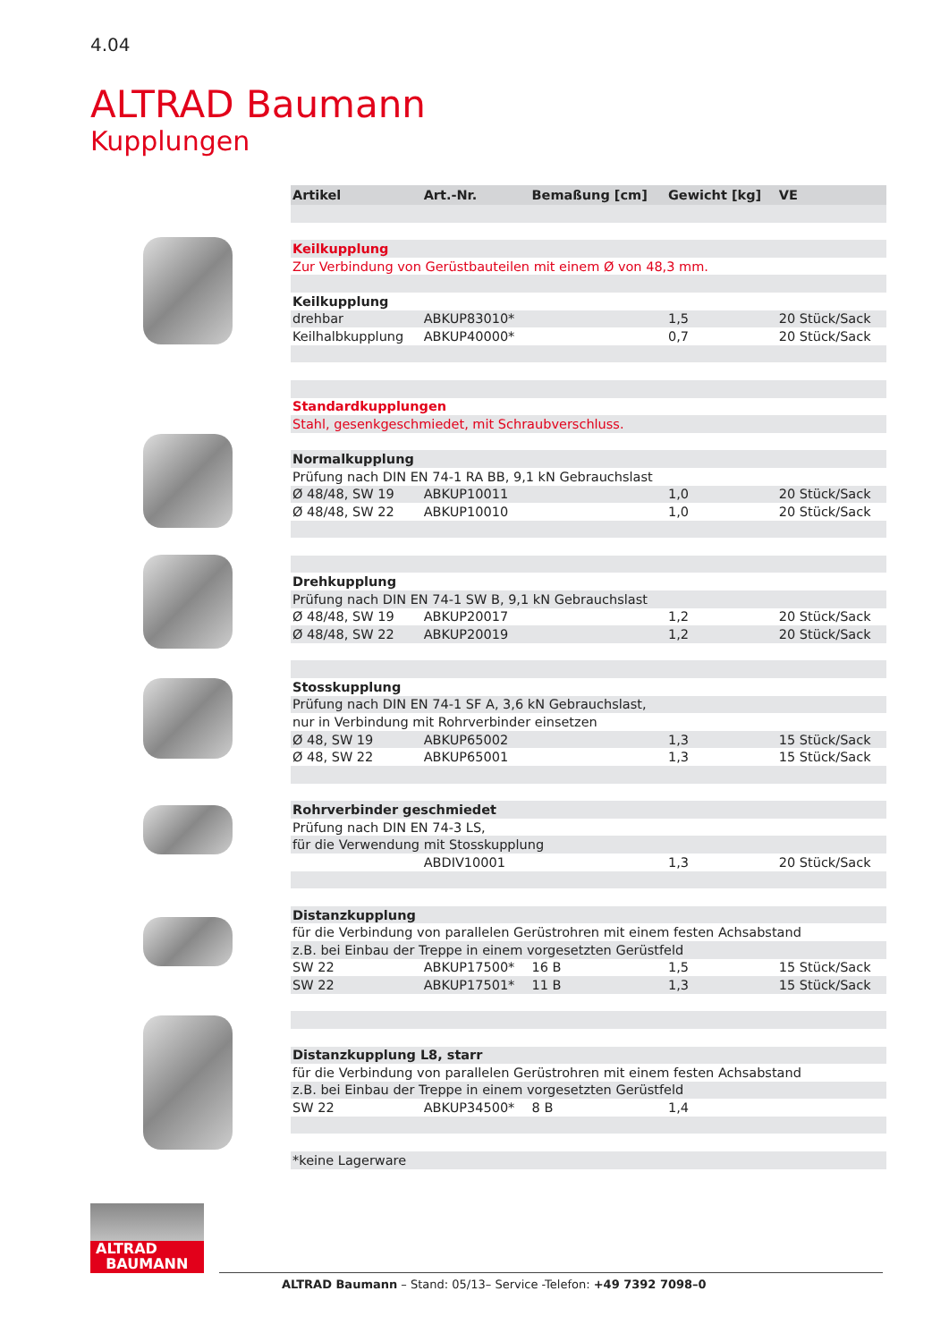4.04
ALTRAD Baumann
Kupplungen
| Artikel | Art.-Nr. | Bemaßung [cm] | Gewicht [kg] | VE |
| --- | --- | --- | --- | --- |
| Keilkupplung | | | | |
| Zur Verbindung von Gerüstbauteilen mit einem Ø von 48,3 mm. | | | | |
| Keilkupplung | | | | |
| drehbar | ABKUP83010* | | 1,5 | 20 Stück/Sack |
| Keilhalbkupplung | ABKUP40000* | | 0,7 | 20 Stück/Sack |
| Standardkupplungen | | | | |
| Stahl, gesenkgeschmiedet, mit Schraubverschluss. | | | | |
| Normalkupplung | | | | |
| Prüfung nach DIN EN 74-1 RA BB, 9,1 kN Gebrauchslast | | | | |
| Ø 48/48, SW 19 | ABKUP10011 | | 1,0 | 20 Stück/Sack |
| Ø 48/48, SW 22 | ABKUP10010 | | 1,0 | 20 Stück/Sack |
| Drehkupplung | | | | |
| Prüfung nach DIN EN 74-1 SW B, 9,1 kN Gebrauchslast | | | | |
| Ø 48/48, SW 19 | ABKUP20017 | | 1,2 | 20 Stück/Sack |
| Ø 48/48, SW 22 | ABKUP20019 | | 1,2 | 20 Stück/Sack |
| Stosskupplung | | | | |
| Prüfung nach DIN EN 74-1 SF A, 3,6 kN Gebrauchslast, | | | | |
| nur in Verbindung mit Rohrverbinder einsetzen | | | | |
| Ø 48, SW 19 | ABKUP65002 | | 1,3 | 15 Stück/Sack |
| Ø 48, SW 22 | ABKUP65001 | | 1,3 | 15 Stück/Sack |
| Rohrverbinder geschmiedet | | | | |
| Prüfung nach DIN EN 74-3 LS, | | | | |
| für die Verwendung mit Stosskupplung | | | | |
| | ABDIV10001 | | 1,3 | 20 Stück/Sack |
| Distanzkupplung | | | | |
| für die Verbindung von parallelen Gerüstrohren mit einem festen Achsabstand | | | | |
| z.B. bei Einbau der Treppe in einem vorgesetzten Gerüstfeld | | | | |
| SW 22 | ABKUP17500* | 16 B | 1,5 | 15 Stück/Sack |
| SW 22 | ABKUP17501* | 11 B | 1,3 | 15 Stück/Sack |
| Distanzkupplung L8, starr | | | | |
| für die Verbindung von parallelen Gerüstrohren mit einem festen Achsabstand | | | | |
| z.B. bei Einbau der Treppe in einem vorgesetzten Gerüstfeld | | | | |
| SW 22 | ABKUP34500* | 8 B | 1,4 | |
| *keine Lagerware | | | | |
ALTRAD
BAUMANN
ALTRAD Baumann – Stand: 05/13– Service -Telefon: +49 7392 7098–0